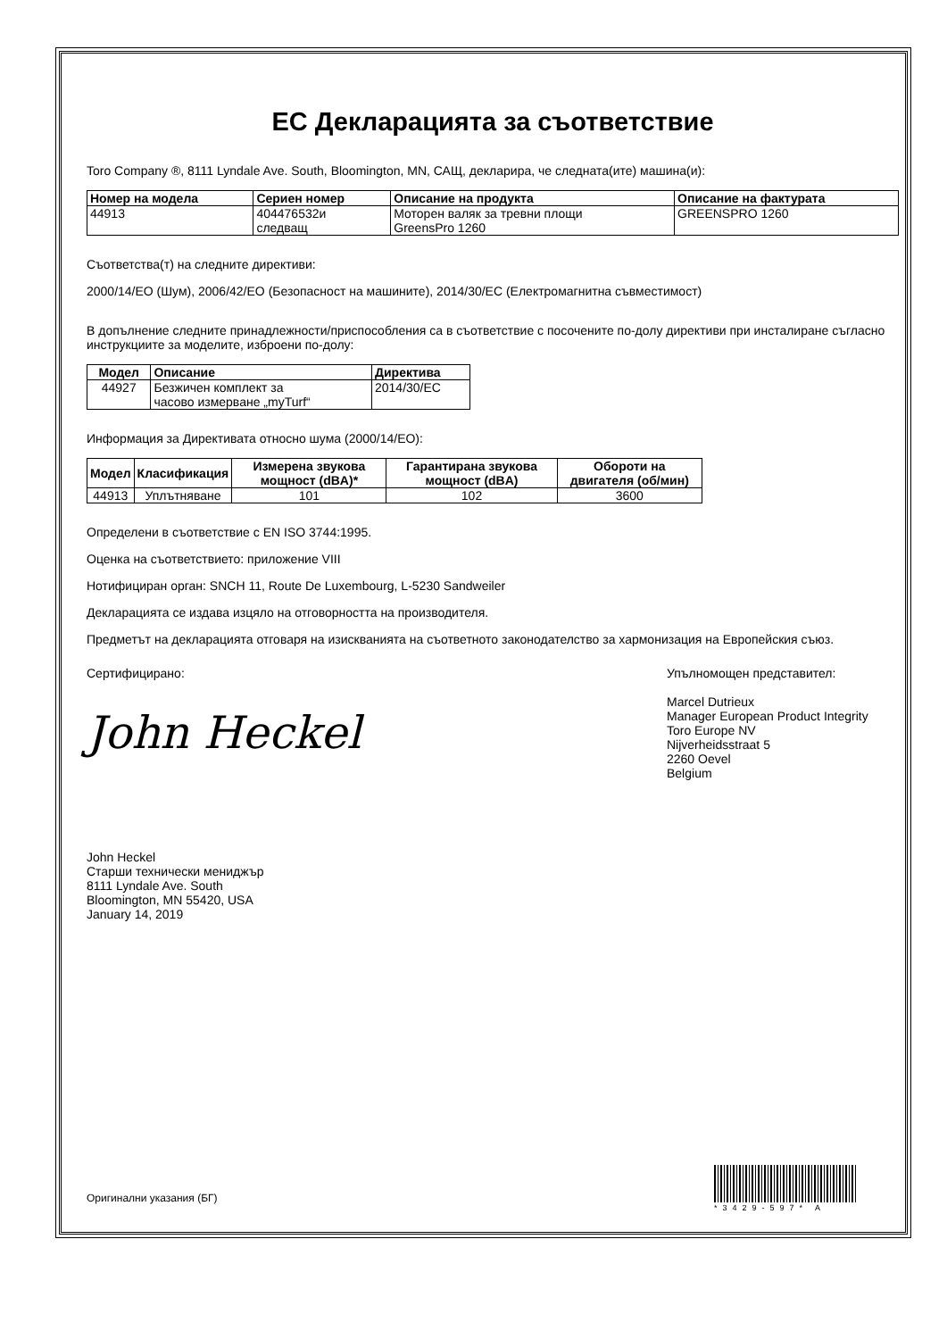ЕС Декларацията за съответствие
Toro Company ®, 8111 Lyndale Ave. South, Bloomington, MN, САЩ, декларира, че следната(ите) машина(и):
| Номер на модела | Сериен номер | Описание на продукта | Описание на фактурата |
| --- | --- | --- | --- |
| 44913 | 404476532и следващ | Моторен валяк за тревни площи GreensPro 1260 | GREENSPRO 1260 |
Съответства(т) на следните директиви:
2000/14/ЕО (Шум), 2006/42/ЕО (Безопасност на машините), 2014/30/ЕС (Електромагнитна съвместимост)
В допълнение следните принадлежности/приспособления са в съответствие с посочените по-долу директиви при инсталиране съгласно инструкциите за моделите, изброени по-долу:
| Модел | Описание | Директива |
| --- | --- | --- |
| 44927 | Безжичен комплект за часово измерване „myTurf“ | 2014/30/EC |
Информация за Директивата относно шума (2000/14/ЕО):
| Модел | Класификация | Измерена звукова мощност (dBA)* | Гарантирана звукова мощност (dBA) | Обороти на двигателя (об/мин) |
| --- | --- | --- | --- | --- |
| 44913 | Уплътняване | 101 | 102 | 3600 |
Определени в съответствие с EN ISO 3744:1995.
Оценка на съответствието: приложение VIII
Нотифициран орган: SNCH 11, Route De Luxembourg, L-5230 Sandweiler
Декларацията се издава изцяло на отговорността на производителя.
Предметът на декларацията отговаря на изискванията на съответното законодателство за хармонизация на Европейския съюз.
Сертифицирано:
John Heckel
John Heckel
Старши технически мениджър
8111 Lyndale Ave. South
Bloomington, MN 55420, USA
January 14, 2019
Упълномощен представител:
Marcel Dutrieux
Manager European Product Integrity
Toro Europe NV
Nijverheidsstraat 5
2260 Oevel
Belgium
Оригинални указания (БГ)
*3429-597* A